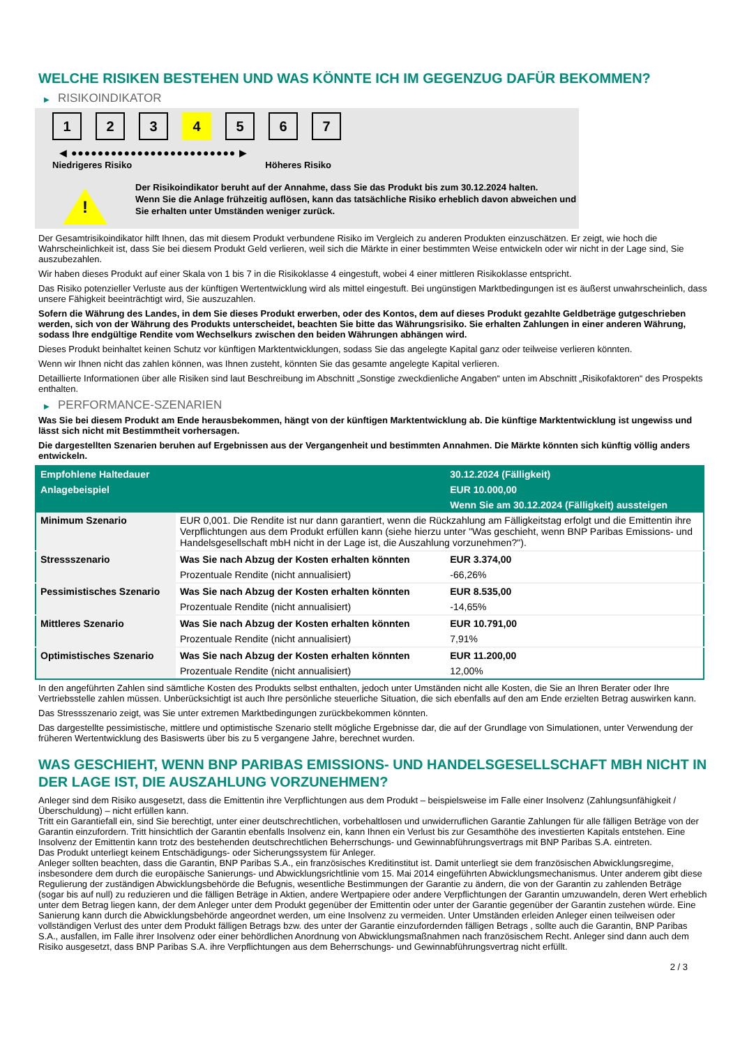WELCHE RISIKEN BESTEHEN UND WAS KÖNNTE ICH IM GEGENZUG DAFÜR BEKOMMEN?
▶ RISIKOINDIKATOR
1 2 3 4 5 6 7
◀ ●●●●●●●●●●●●●●●●●●●●●●●●● ▶
Niedrigeres Risiko Höheres Risiko
!
Der Risikoindikator beruht auf der Annahme, dass Sie das Produkt bis zum 30.12.2024 halten.
Wenn Sie die Anlage frühzeitig auflösen, kann das tatsächliche Risiko erheblich davon abweichen und Sie erhalten unter Umständen weniger zurück.
Der Gesamtrisikoindikator hilft Ihnen, das mit diesem Produkt verbundene Risiko im Vergleich zu anderen Produkten einzuschätzen. Er zeigt, wie hoch die Wahrscheinlichkeit ist, dass Sie bei diesem Produkt Geld verlieren, weil sich die Märkte in einer bestimmten Weise entwickeln oder wir nicht in der Lage sind, Sie auszubezahlen.
Wir haben dieses Produkt auf einer Skala von 1 bis 7 in die Risikoklasse 4 eingestuft, wobei 4 einer mittleren Risikoklasse entspricht.
Das Risiko potenzieller Verluste aus der künftigen Wertentwicklung wird als mittel eingestuft. Bei ungünstigen Marktbedingungen ist es äußerst unwahrscheinlich, dass unsere Fähigkeit beeinträchtigt wird, Sie auszuzahlen.
Sofern die Währung des Landes, in dem Sie dieses Produkt erwerben, oder des Kontos, dem auf dieses Produkt gezahlte Geldbeträge gutgeschrieben werden, sich von der Währung des Produkts unterscheidet, beachten Sie bitte das Währungsrisiko. Sie erhalten Zahlungen in einer anderen Währung, sodass Ihre endgültige Rendite vom Wechselkurs zwischen den beiden Währungen abhängen wird.
Dieses Produkt beinhaltet keinen Schutz vor künftigen Marktentwicklungen, sodass Sie das angelegte Kapital ganz oder teilweise verlieren könnten.
Wenn wir Ihnen nicht das zahlen können, was Ihnen zusteht, könnten Sie das gesamte angelegte Kapital verlieren.
Detaillierte Informationen über alle Risiken sind laut Beschreibung im Abschnitt „Sonstige zweckdienliche Angaben“ unten im Abschnitt „Risikofaktoren“ des Prospekts enthalten.
▶ PERFORMANCE-SZENARIEN
Was Sie bei diesem Produkt am Ende herausbekommen, hängt von der künftigen Marktentwicklung ab. Die künftige Marktentwicklung ist ungewiss und lässt sich nicht mit Bestimmtheit vorhersagen.
Die dargestellten Szenarien beruhen auf Ergebnissen aus der Vergangenheit und bestimmten Annahmen. Die Märkte könnten sich künftig völlig anders entwickeln.
| Empfohlene Haltedauer | | 30.12.2024 (Fälligkeit) |
| --- | --- | --- |
| Anlagebeispiel | | EUR 10.000,00 |
| | | Wenn Sie am 30.12.2024 (Fälligkeit) aussteigen |
| Minimum Szenario | EUR 0,001. Die Rendite ist nur dann garantiert, wenn die Rückzahlung am Fälligkeitstag erfolgt und die Emittentin ihre Verpflichtungen aus dem Produkt erfüllen kann (siehe hierzu unter "Was geschieht, wenn BNP Paribas Emissions- und Handelsgesellschaft mbH nicht in der Lage ist, die Auszahlung vorzunehmen?"). | |
| Stressszenario | Was Sie nach Abzug der Kosten erhalten könnten | EUR 3.374,00 |
| | Prozentuale Rendite (nicht annualisiert) | -66,26% |
| Pessimistisches Szenario | Was Sie nach Abzug der Kosten erhalten könnten | EUR 8.535,00 |
| | Prozentuale Rendite (nicht annualisiert) | -14,65% |
| Mittleres Szenario | Was Sie nach Abzug der Kosten erhalten könnten | EUR 10.791,00 |
| | Prozentuale Rendite (nicht annualisiert) | 7,91% |
| Optimistisches Szenario | Was Sie nach Abzug der Kosten erhalten könnten | EUR 11.200,00 |
| | Prozentuale Rendite (nicht annualisiert) | 12,00% |
In den angeführten Zahlen sind sämtliche Kosten des Produkts selbst enthalten, jedoch unter Umständen nicht alle Kosten, die Sie an Ihren Berater oder Ihre Vertriebsstelle zahlen müssen. Unberücksichtigt ist auch Ihre persönliche steuerliche Situation, die sich ebenfalls auf den am Ende erzielten Betrag auswirken kann.
Das Stressszenario zeigt, was Sie unter extremen Marktbedingungen zurückbekommen könnten.
Das dargestellte pessimistische, mittlere und optimistische Szenario stellt mögliche Ergebnisse dar, die auf der Grundlage von Simulationen, unter Verwendung der früheren Wertentwicklung des Basiswerts über bis zu 5 vergangene Jahre, berechnet wurden.
WAS GESCHIEHT, WENN BNP PARIBAS EMISSIONS- UND HANDELSGESELLSCHAFT MBH NICHT IN DER LAGE IST, DIE AUSZAHLUNG VORZUNEHMEN?
Anleger sind dem Risiko ausgesetzt, dass die Emittentin ihre Verpflichtungen aus dem Produkt – beispielsweise im Falle einer Insolvenz (Zahlungsunfähigkeit / Überschuldung) – nicht erfüllen kann.
Tritt ein Garantiefall ein, sind Sie berechtigt, unter einer deutschrechtlichen, vorbehaltlosen und unwiderruflichen Garantie Zahlungen für alle fälligen Beträge von der Garantin einzufordern. Tritt hinsichtlich der Garantin ebenfalls Insolvenz ein, kann Ihnen ein Verlust bis zur Gesamthöhe des investierten Kapitals entstehen. Eine Insolvenz der Emittentin kann trotz des bestehenden deutschrechtlichen Beherrschungs- und Gewinnabführungsvertrags mit BNP Paribas S.A. eintreten.
Das Produkt unterliegt keinem Entschädigungs- oder Sicherungssystem für Anleger.
Anleger sollten beachten, dass die Garantin, BNP Paribas S.A., ein französisches Kreditinstitut ist. Damit unterliegt sie dem französischen Abwicklungsregime, insbesondere dem durch die europäische Sanierungs- und Abwicklungsrichtlinie vom 15. Mai 2014 eingeführten Abwicklungsmechanismus. Unter anderem gibt diese Regulierung der zuständigen Abwicklungsbehörde die Befugnis, wesentliche Bestimmungen der Garantie zu ändern, die von der Garantin zu zahlenden Beträge (sogar bis auf null) zu reduzieren und die fälligen Beträge in Aktien, andere Wertpapiere oder andere Verpflichtungen der Garantin umzuwandeln, deren Wert erheblich unter dem Betrag liegen kann, der dem Anleger unter dem Produkt gegenüber der Emittentin oder unter der Garantie gegenüber der Garantin zustehen würde. Eine Sanierung kann durch die Abwicklungsbehörde angeordnet werden, um eine Insolvenz zu vermeiden. Unter Umständen erleiden Anleger einen teilweisen oder vollständigen Verlust des unter dem Produkt fälligen Betrags bzw. des unter der Garantie einzufordernden fälligen Betrags , sollte auch die Garantin, BNP Paribas S.A., ausfallen, im Falle ihrer Insolvenz oder einer behördlichen Anordnung von Abwicklungsmaßnahmen nach französischem Recht. Anleger sind dann auch dem Risiko ausgesetzt, dass BNP Paribas S.A. ihre Verpflichtungen aus dem Beherrschungs- und Gewinnabführungsvertrag nicht erfüllt.
2 / 3